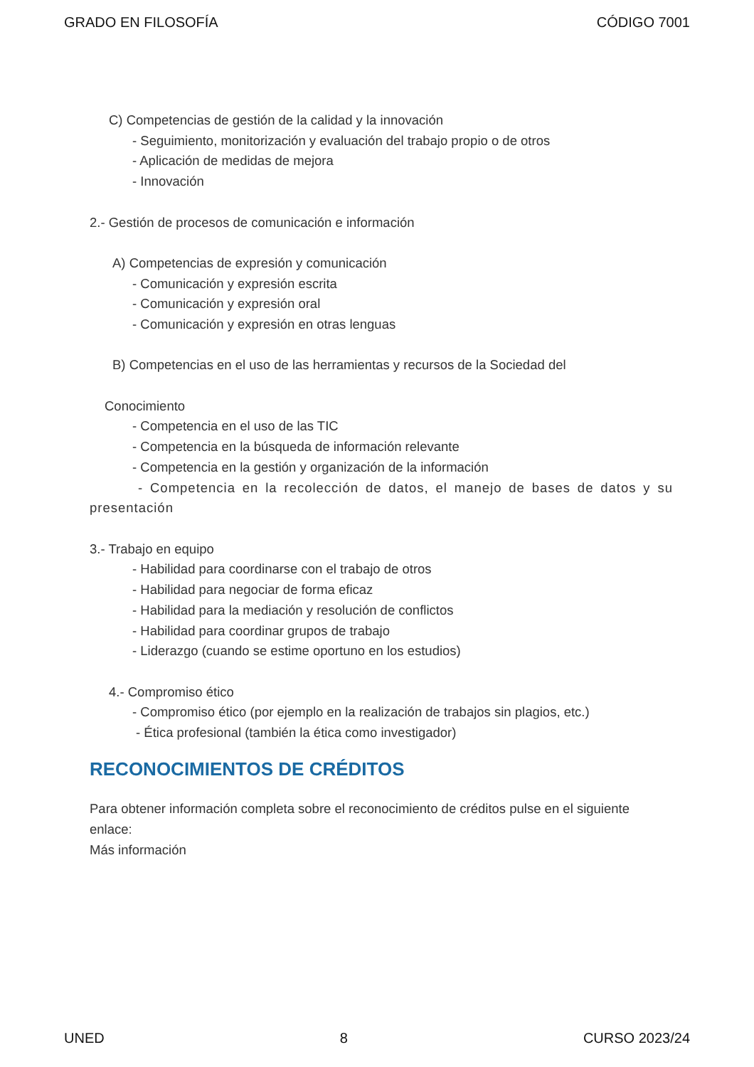GRADO EN FILOSOFÍA CÓDIGO 7001
C) Competencias de gestión de la calidad y la innovación
- Seguimiento, monitorización y evaluación del trabajo propio o de otros
- Aplicación de medidas de mejora
- Innovación
2.- Gestión de procesos de comunicación e información
A) Competencias de expresión y comunicación
- Comunicación y expresión escrita
- Comunicación y expresión oral
- Comunicación y expresión en otras lenguas
B) Competencias en el uso de las herramientas y recursos de la Sociedad del
Conocimiento
- Competencia en el uso de las TIC
- Competencia en la búsqueda de información relevante
- Competencia en la gestión y organización de la información
- Competencia en la recolección de datos, el manejo de bases de datos y su presentación
3.- Trabajo en equipo
- Habilidad para coordinarse con el trabajo de otros
- Habilidad para negociar de forma eficaz
- Habilidad para la mediación y resolución de conflictos
- Habilidad para coordinar grupos de trabajo
- Liderazgo (cuando se estime oportuno en los estudios)
4.- Compromiso ético
- Compromiso ético (por ejemplo en la realización de trabajos sin plagios, etc.)
- Ética profesional (también la ética como investigador)
RECONOCIMIENTOS DE CRÉDITOS
Para obtener información completa sobre el reconocimiento de créditos pulse en el siguiente enlace:
Más información
UNED 8 CURSO 2023/24